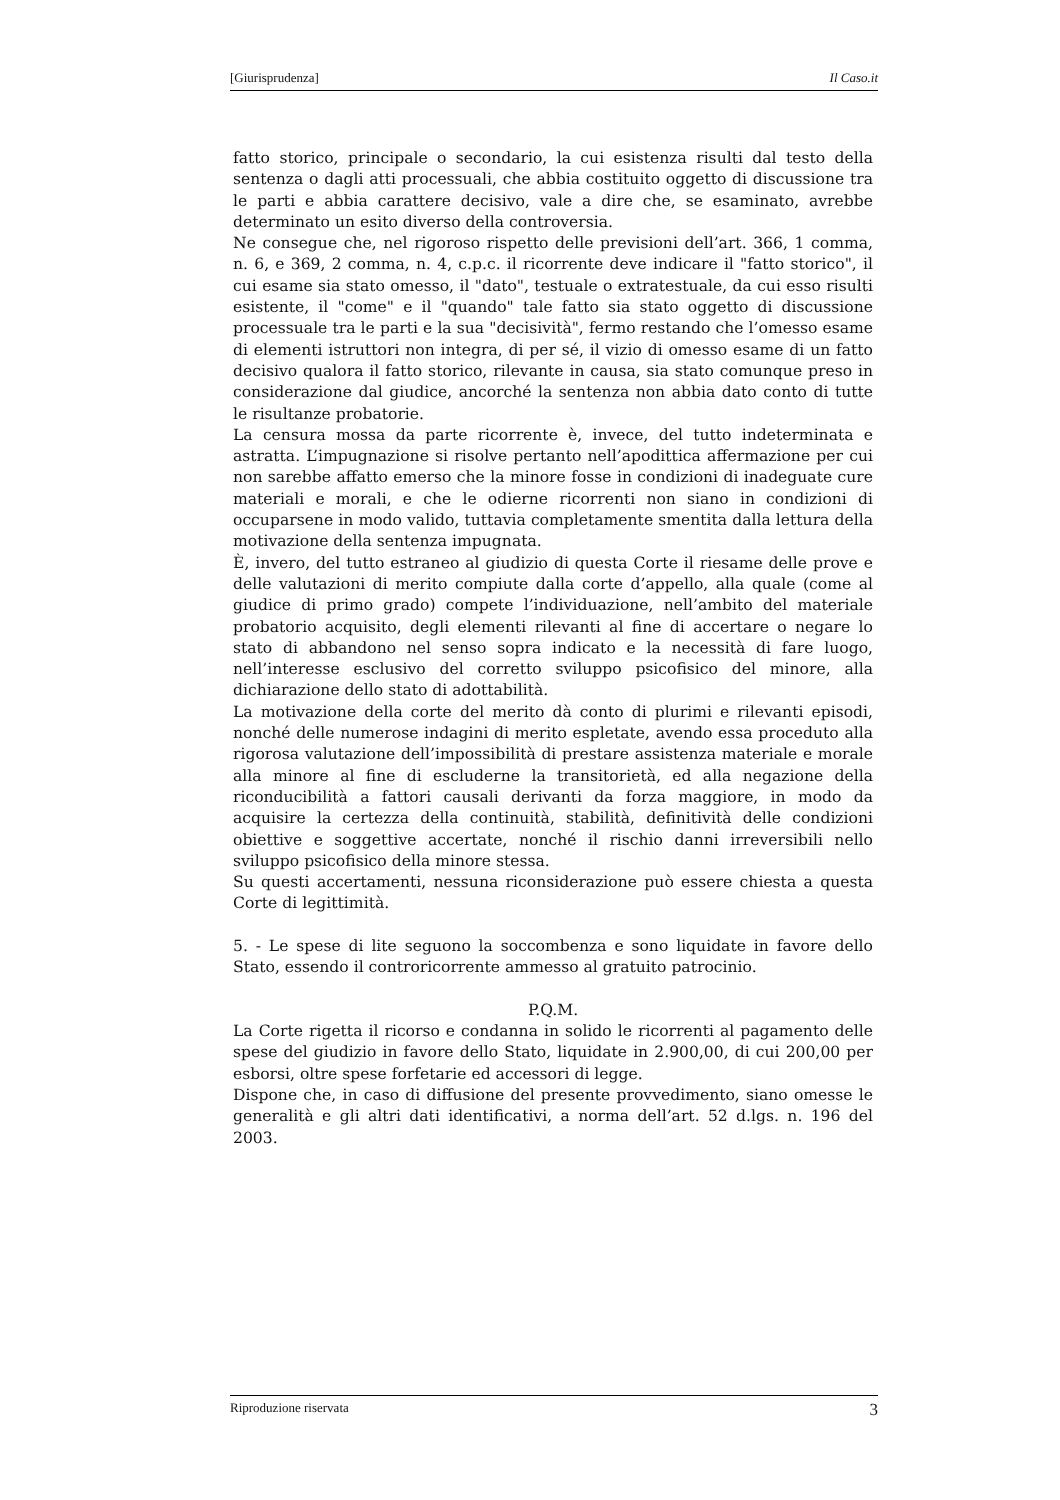[Giurisprudenza] Il Caso.it
fatto storico, principale o secondario, la cui esistenza risulti dal testo della sentenza o dagli atti processuali, che abbia costituito oggetto di discussione tra le parti e abbia carattere decisivo, vale a dire che, se esaminato, avrebbe determinato un esito diverso della controversia.
Ne consegue che, nel rigoroso rispetto delle previsioni dell’art. 366, 1 comma, n. 6, e 369, 2 comma, n. 4, c.p.c. il ricorrente deve indicare il "fatto storico", il cui esame sia stato omesso, il "dato", testuale o extratestuale, da cui esso risulti esistente, il "come" e il "quando" tale fatto sia stato oggetto di discussione processuale tra le parti e la sua "decisività", fermo restando che l’omesso esame di elementi istruttori non integra, di per sé, il vizio di omesso esame di un fatto decisivo qualora il fatto storico, rilevante in causa, sia stato comunque preso in considerazione dal giudice, ancorché la sentenza non abbia dato conto di tutte le risultanze probatorie.
La censura mossa da parte ricorrente è, invece, del tutto indeterminata e astratta. L’impugnazione si risolve pertanto nell’apodittica affermazione per cui non sarebbe affatto emerso che la minore fosse in condizioni di inadeguate cure materiali e morali, e che le odierne ricorrenti non siano in condizioni di occuparsene in modo valido, tuttavia completamente smentita dalla lettura della motivazione della sentenza impugnata.
È, invero, del tutto estraneo al giudizio di questa Corte il riesame delle prove e delle valutazioni di merito compiute dalla corte d’appello, alla quale (come al giudice di primo grado) compete l’individuazione, nell’ambito del materiale probatorio acquisito, degli elementi rilevanti al fine di accertare o negare lo stato di abbandono nel senso sopra indicato e la necessità di fare luogo, nell’interesse esclusivo del corretto sviluppo psicofisico del minore, alla dichiarazione dello stato di adottabilità.
La motivazione della corte del merito dà conto di plurimi e rilevanti episodi, nonché delle numerose indagini di merito espletate, avendo essa proceduto alla rigorosa valutazione dell’impossibilità di prestare assistenza materiale e morale alla minore al fine di escluderne la transitorietà, ed alla negazione della riconducibilità a fattori causali derivanti da forza maggiore, in modo da acquisire la certezza della continuità, stabilità, definitività delle condizioni obiettive e soggettive accertate, nonché il rischio danni irreversibili nello sviluppo psicofisico della minore stessa.
Su questi accertamenti, nessuna riconsiderazione può essere chiesta a questa Corte di legittimità.
5. - Le spese di lite seguono la soccombenza e sono liquidate in favore dello Stato, essendo il controricorrente ammesso al gratuito patrocinio.
P.Q.M.
La Corte rigetta il ricorso e condanna in solido le ricorrenti al pagamento delle spese del giudizio in favore dello Stato, liquidate in 2.900,00, di cui 200,00 per esborsi, oltre spese forfetarie ed accessori di legge.
Dispone che, in caso di diffusione del presente provvedimento, siano omesse le generalità e gli altri dati identificativi, a norma dell’art. 52 d.lgs. n. 196 del 2003.
Riproduzione riservata 3